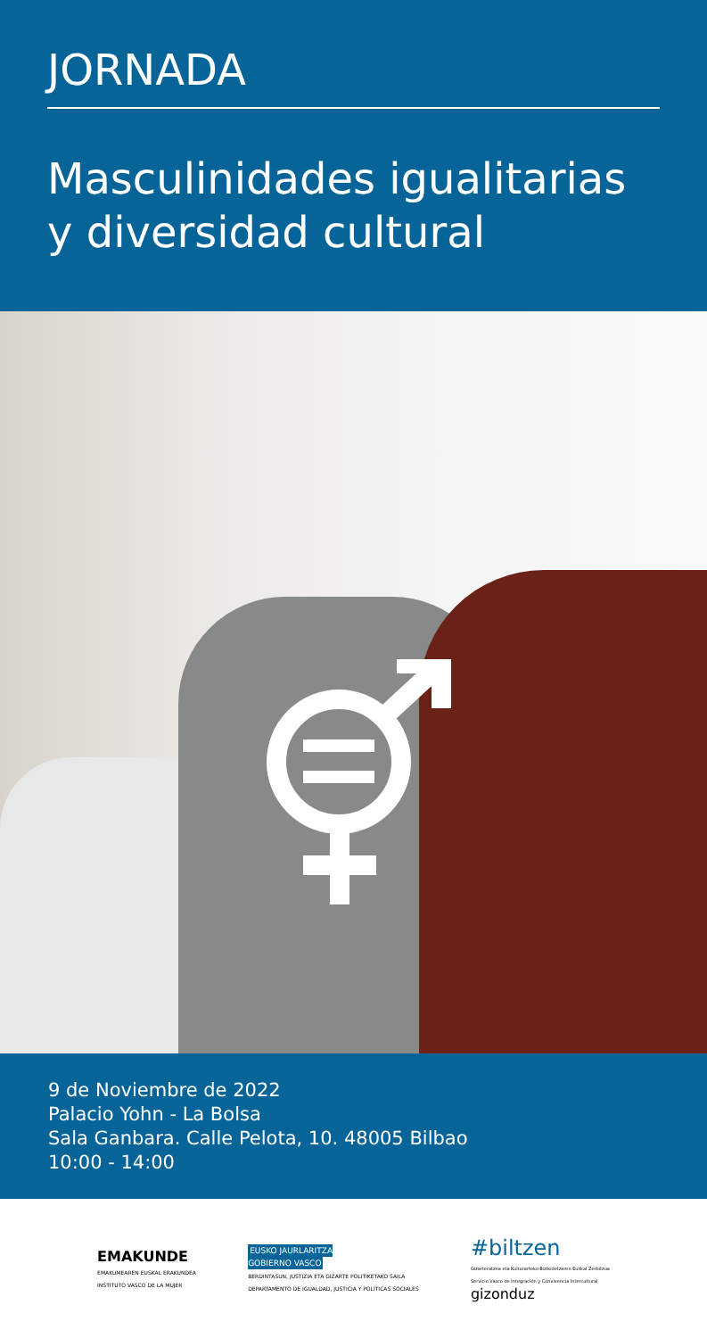JORNADA
Masculinidades igualitarias y diversidad cultural
9 de Noviembre de 2022
Palacio Yohn - La Bolsa
Sala Ganbara. Calle Pelota, 10. 48005 Bilbao
10:00 - 14:00
EMAKUNDE
EMAKUMEAREN EUSKAL ERAKUNDEA
INSTITUTO VASCO DE LA MUJER
EUSKO JAURLARITZA
GOBIERNO VASCO
BERDINTASUN, JUSTIZIA ETA GIZARTE POLITIKETAKO SAILA
DEPARTAMENTO DE IGUALDAD, JUSTICIA Y POLÍTICAS SOCIALES
#biltzen
Gizarteratzea eta Kulturarteko Bizikidetzaren Euskal Zerbitzua
Servicio Vasco de Integración y Convivencia Intercultural
gizonduz